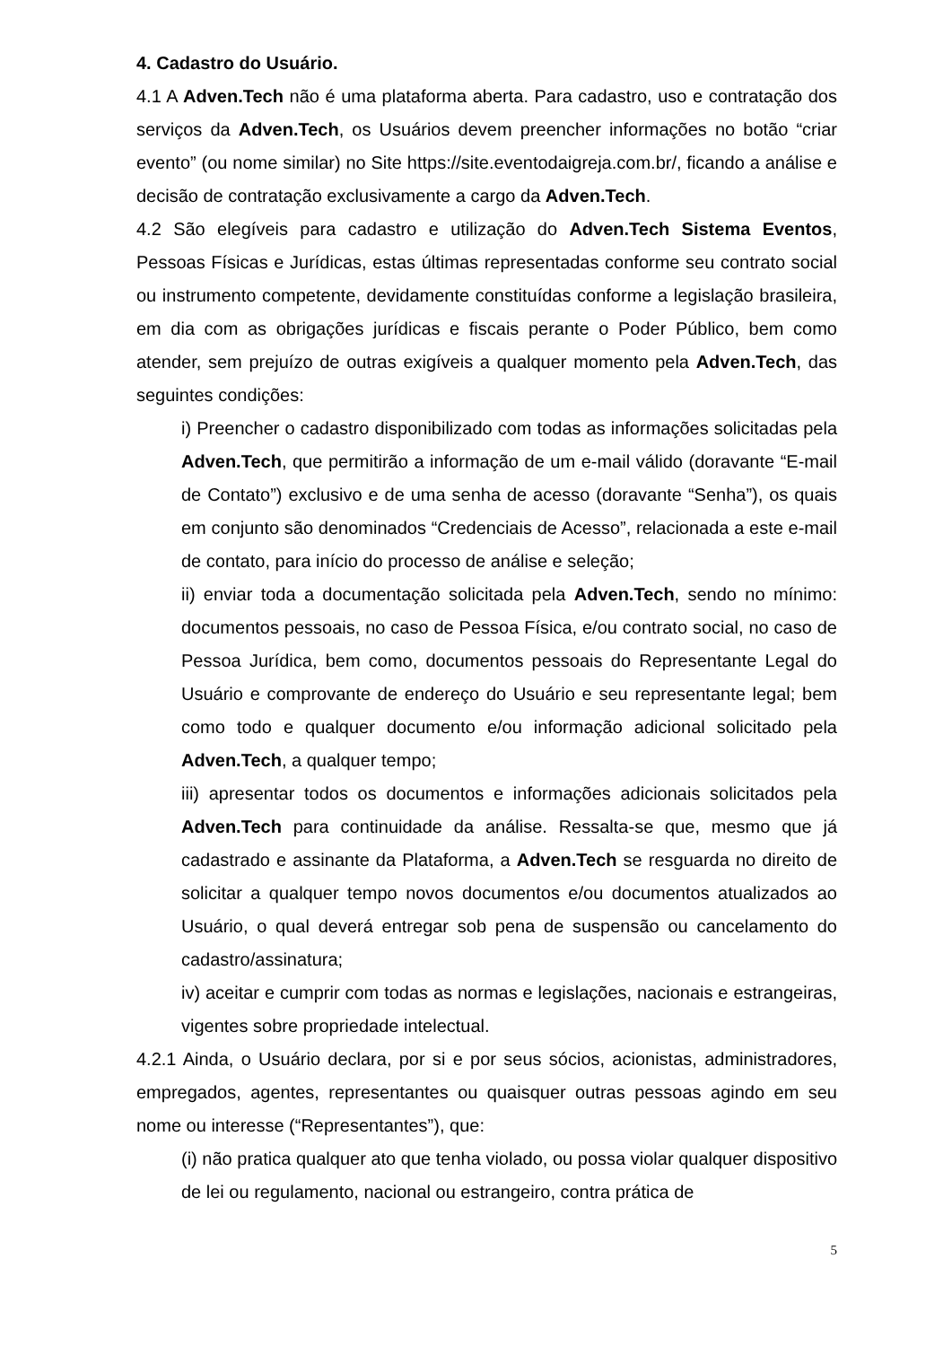4. Cadastro do Usuário.
4.1 A Adven.Tech não é uma plataforma aberta. Para cadastro, uso e contratação dos serviços da Adven.Tech, os Usuários devem preencher informações no botão “criar evento” (ou nome similar) no Site https://site.eventodaigreja.com.br/, ficando a análise e decisão de contratação exclusivamente a cargo da Adven.Tech.
4.2 São elegíveis para cadastro e utilização do Adven.Tech Sistema Eventos, Pessoas Físicas e Jurídicas, estas últimas representadas conforme seu contrato social ou instrumento competente, devidamente constituídas conforme a legislação brasileira, em dia com as obrigações jurídicas e fiscais perante o Poder Público, bem como atender, sem prejuízo de outras exigíveis a qualquer momento pela Adven.Tech, das seguintes condições:
i) Preencher o cadastro disponibilizado com todas as informações solicitadas pela Adven.Tech, que permitirão a informação de um e-mail válido (doravante “E-mail de Contato”) exclusivo e de uma senha de acesso (doravante “Senha”), os quais em conjunto são denominados “Credenciais de Acesso”, relacionada a este e-mail de contato, para início do processo de análise e seleção;
ii) enviar toda a documentação solicitada pela Adven.Tech, sendo no mínimo: documentos pessoais, no caso de Pessoa Física, e/ou contrato social, no caso de Pessoa Jurídica, bem como, documentos pessoais do Representante Legal do Usuário e comprovante de endereço do Usuário e seu representante legal; bem como todo e qualquer documento e/ou informação adicional solicitado pela Adven.Tech, a qualquer tempo;
iii) apresentar todos os documentos e informações adicionais solicitados pela Adven.Tech para continuidade da análise. Ressalta-se que, mesmo que já cadastrado e assinante da Plataforma, a Adven.Tech se resguarda no direito de solicitar a qualquer tempo novos documentos e/ou documentos atualizados ao Usuário, o qual deverá entregar sob pena de suspensão ou cancelamento do cadastro/assinatura;
iv) aceitar e cumprir com todas as normas e legislações, nacionais e estrangeiras, vigentes sobre propriedade intelectual.
4.2.1 Ainda, o Usuário declara, por si e por seus sócios, acionistas, administradores, empregados, agentes, representantes ou quaisquer outras pessoas agindo em seu nome ou interesse (“Representantes”), que:
(i) não pratica qualquer ato que tenha violado, ou possa violar qualquer dispositivo de lei ou regulamento, nacional ou estrangeiro, contra prática de
5